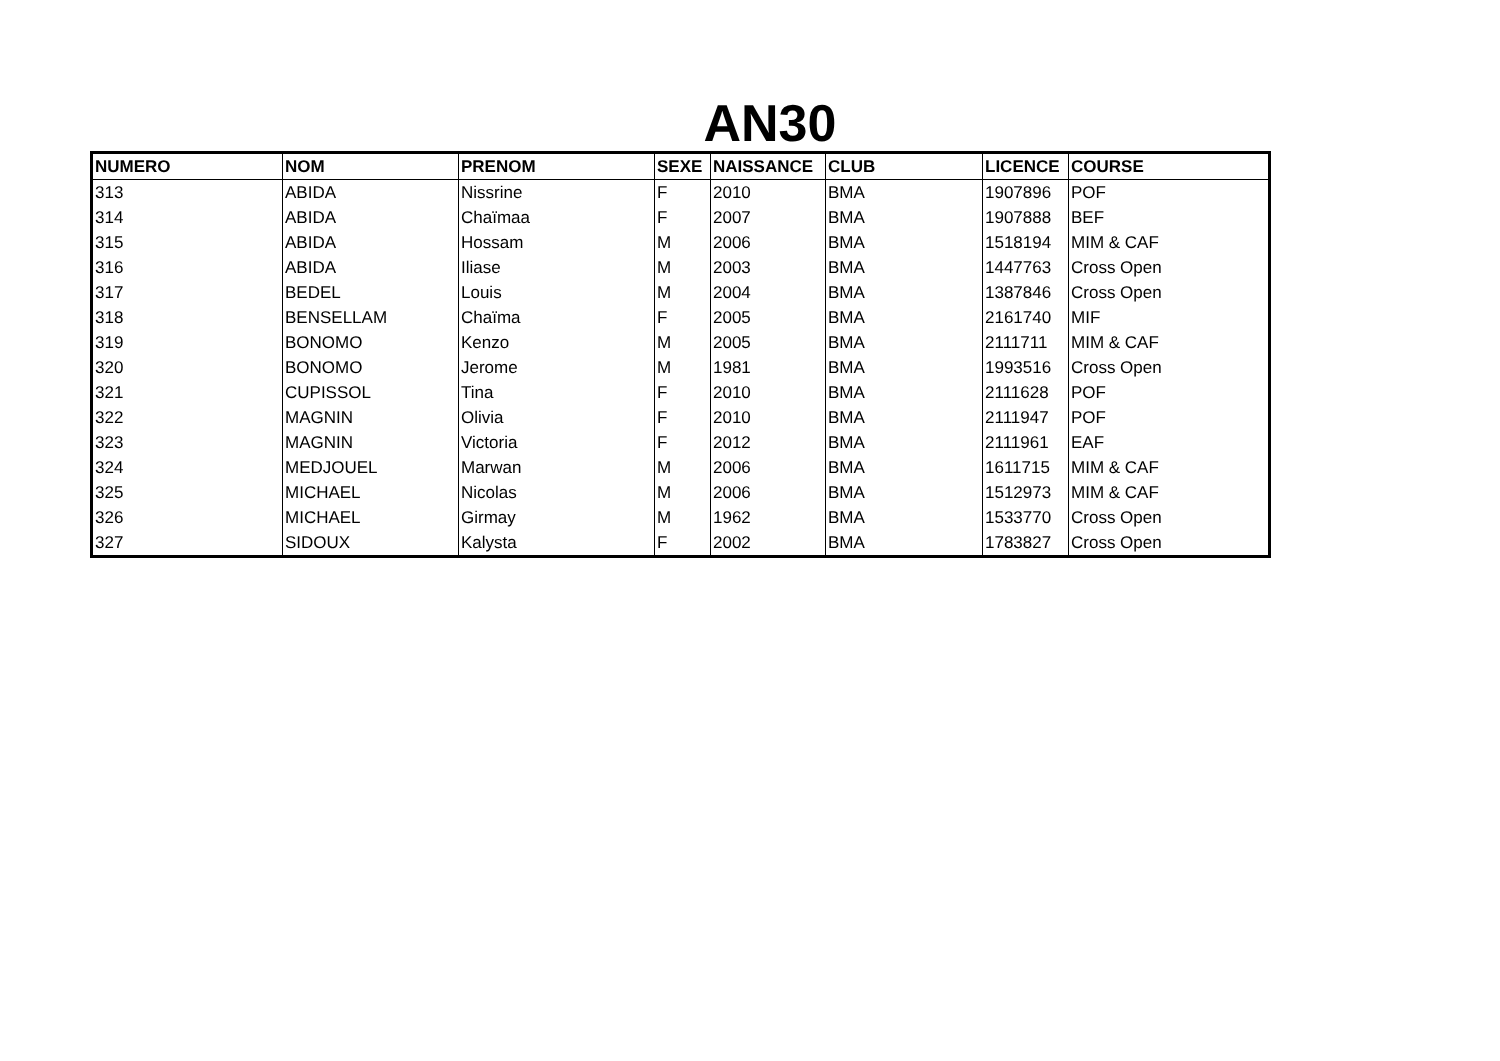AN30
| NUMERO | NOM | PRENOM | SEXE | NAISSANCE | CLUB | LICENCE | COURSE |
| --- | --- | --- | --- | --- | --- | --- | --- |
| 313 | ABIDA | Nissrine | F | 2010 | BMA | 1907896 | POF |
| 314 | ABIDA | Chaïmaa | F | 2007 | BMA | 1907888 | BEF |
| 315 | ABIDA | Hossam | M | 2006 | BMA | 1518194 | MIM & CAF |
| 316 | ABIDA | Iliase | M | 2003 | BMA | 1447763 | Cross Open |
| 317 | BEDEL | Louis | M | 2004 | BMA | 1387846 | Cross Open |
| 318 | BENSELLAM | Chaïma | F | 2005 | BMA | 2161740 | MIF |
| 319 | BONOMO | Kenzo | M | 2005 | BMA | 2111711 | MIM & CAF |
| 320 | BONOMO | Jerome | M | 1981 | BMA | 1993516 | Cross Open |
| 321 | CUPISSOL | Tina | F | 2010 | BMA | 2111628 | POF |
| 322 | MAGNIN | Olivia | F | 2010 | BMA | 2111947 | POF |
| 323 | MAGNIN | Victoria | F | 2012 | BMA | 2111961 | EAF |
| 324 | MEDJOUEL | Marwan | M | 2006 | BMA | 1611715 | MIM & CAF |
| 325 | MICHAEL | Nicolas | M | 2006 | BMA | 1512973 | MIM & CAF |
| 326 | MICHAEL | Girmay | M | 1962 | BMA | 1533770 | Cross Open |
| 327 | SIDOUX | Kalysta | F | 2002 | BMA | 1783827 | Cross Open |